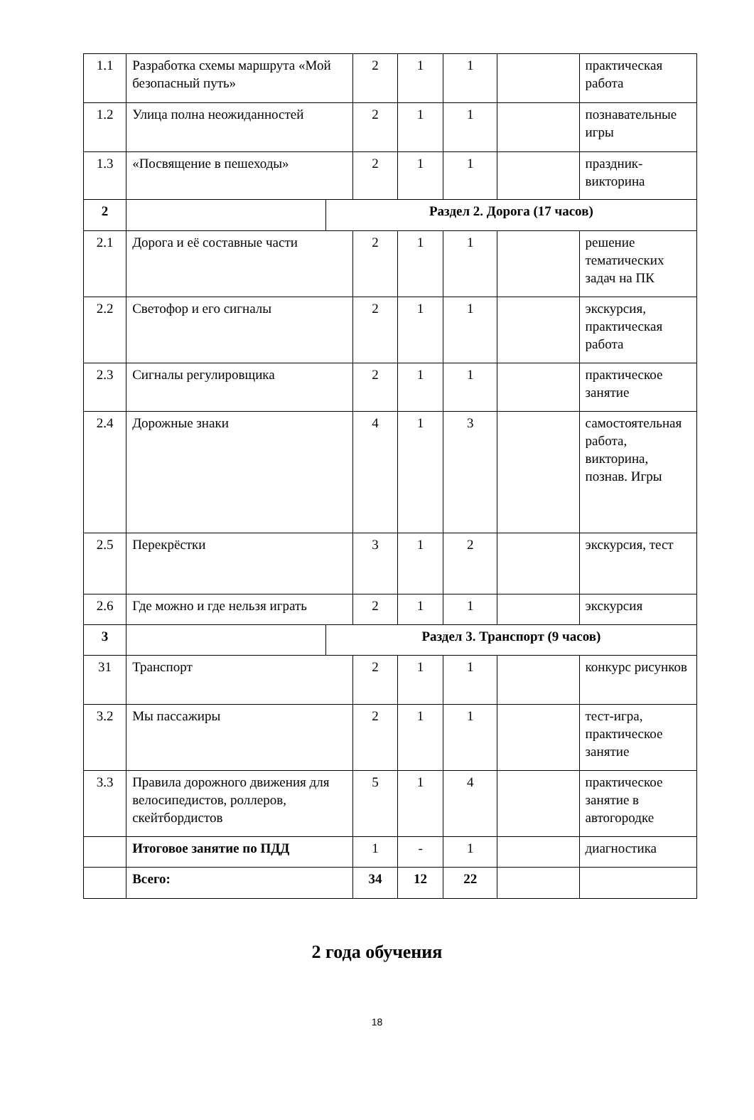| 1.1 | Разработка схемы маршрута «Мой безопасный путь» | | 2 | 1 | 1 | | практическая работа |
| 1.2 | Улица полна неожиданностей | | 2 | 1 | 1 | | познавательные игры |
| 1.3 | «Посвящение в пешеходы» | | 2 | 1 | 1 | | праздник-викторина |
| 2 | | Раздел 2. Дорога (17 часов) | | | | | |
| 2.1 | Дорога и её составные части | | 2 | 1 | 1 | | решение тематических задач на ПК |
| 2.2 | Светофор и его сигналы | | 2 | 1 | 1 | | экскурсия, практическая работа |
| 2.3 | Сигналы регулировщика | | 2 | 1 | 1 | | практическое занятие |
| 2.4 | Дорожные знаки | | 4 | 1 | 3 | | самостоятельная работа, викторина, познав. Игры |
| 2.5 | Перекрёстки | | 3 | 1 | 2 | | экскурсия, тест |
| 2.6 | Где можно и где нельзя играть | | 2 | 1 | 1 | | экскурсия |
| 3 | | Раздел 3. Транспорт (9 часов) | | | | | |
| 31 | Транспорт | | 2 | 1 | 1 | | конкурс рисунков |
| 3.2 | Мы пассажиры | | 2 | 1 | 1 | | тест-игра, практическое занятие |
| 3.3 | Правила дорожного движения для велосипедистов, роллеров, скейтбордистов | | 5 | 1 | 4 | | практическое занятие в автогородке |
| | Итоговое занятие по ПДД | | 1 | - | 1 | | диагностика |
| | Всего: | | 34 | 12 | 22 | | |
2 года обучения
18